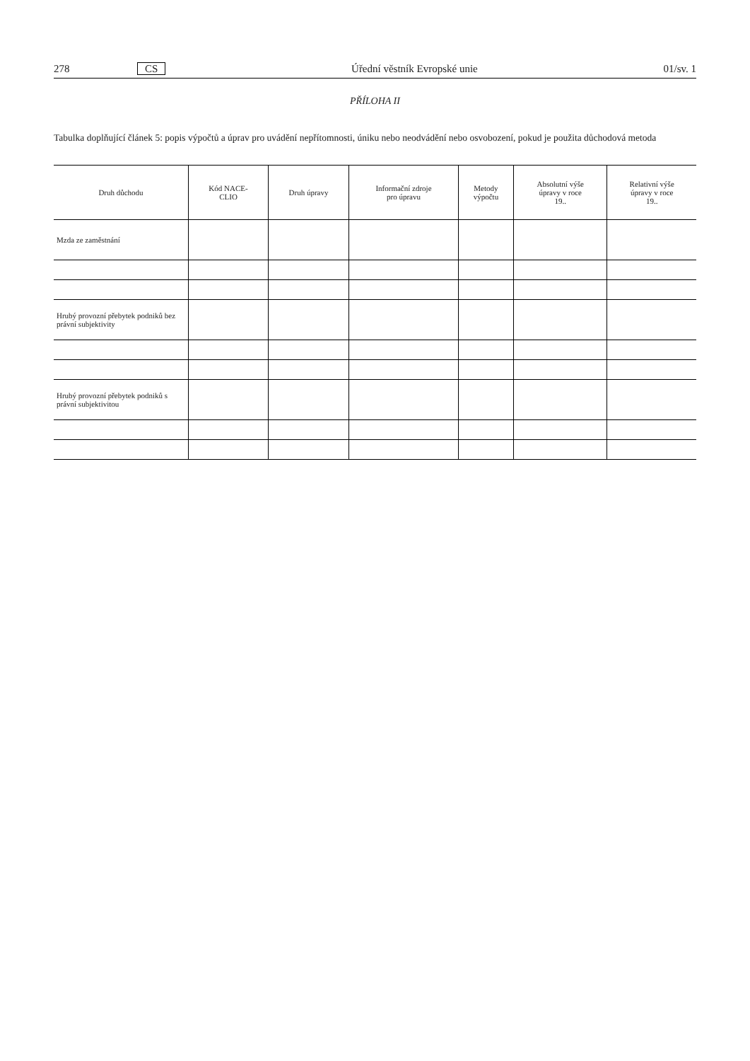278 CS Úřední věstník Evropské unie 01/sv. 1
PŘÍLOHA II
Tabulka doplňující článek 5: popis výpočtů a úprav pro uvádění nepřítomnosti, úniku nebo neodvádění nebo osvobození, pokud je použita důchodová metoda
| Druh důchodu | Kód NACE- CLIO | Druh úpravy | Informační zdroje pro úpravu | Metody výpočtu | Absolutní výše úpravy v roce 19.. | Relativní výše úpravy v roce 19.. |
| --- | --- | --- | --- | --- | --- | --- |
| Mzda ze zaměstnání | | | | | | |
| Hrubý provozní přebytek podniků bez právní subjektivity | | | | | | |
| Hrubý provozní přebytek podniků s právní subjektivitou | | | | | | |